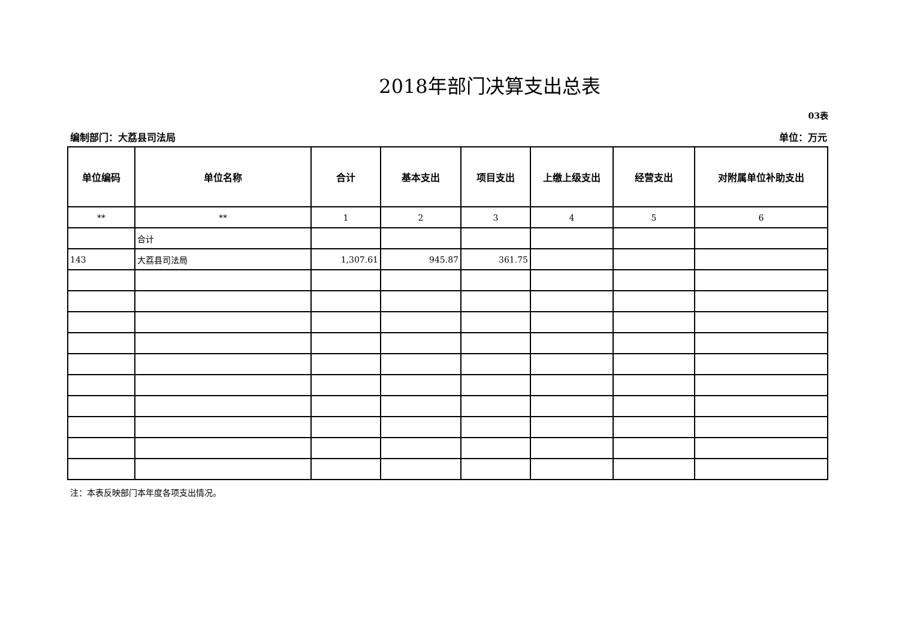2018年部门决算支出总表
03表
编制部门：大荔县司法局 单位：万元
| 单位编码 | 单位名称 | 合计 | 基本支出 | 项目支出 | 上缴上级支出 | 经营支出 | 对附属单位补助支出 |
| --- | --- | --- | --- | --- | --- | --- | --- |
| ** | ** | 1 | 2 | 3 | 4 | 5 | 6 |
| | 合计 | | | | | | |
| 143 | 大荔县司法局 | 1,307.61 | 945.87 | 361.75 | | | |
注：本表反映部门本年度各项支出情况。